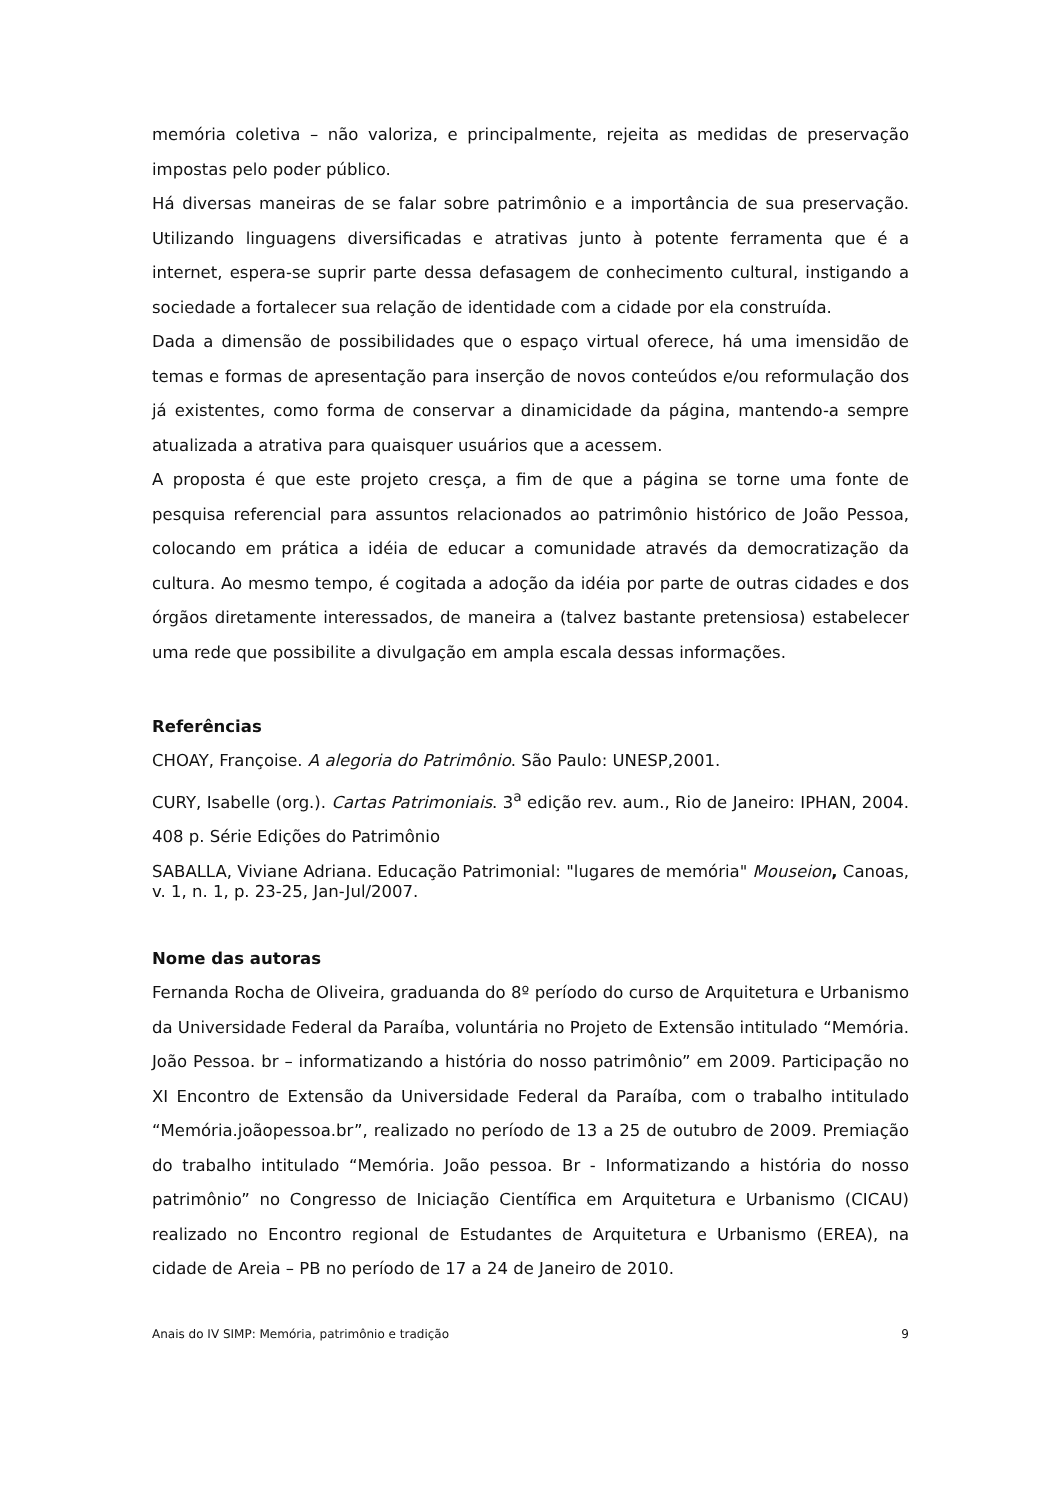memória coletiva – não valoriza, e principalmente, rejeita as medidas de preservação impostas pelo poder público.
Há diversas maneiras de se falar sobre patrimônio e a importância de sua preservação. Utilizando linguagens diversificadas e atrativas junto à potente ferramenta que é a internet, espera-se suprir parte dessa defasagem de conhecimento cultural, instigando a sociedade a fortalecer sua relação de identidade com a cidade por ela construída.
Dada a dimensão de possibilidades que o espaço virtual oferece, há uma imensidão de temas e formas de apresentação para inserção de novos conteúdos e/ou reformulação dos já existentes, como forma de conservar a dinamicidade da página, mantendo-a sempre atualizada a atrativa para quaisquer usuários que a acessem.
A proposta é que este projeto cresça, a fim de que a página se torne uma fonte de pesquisa referencial para assuntos relacionados ao patrimônio histórico de João Pessoa, colocando em prática a idéia de educar a comunidade através da democratização da cultura. Ao mesmo tempo, é cogitada a adoção da idéia por parte de outras cidades e dos órgãos diretamente interessados, de maneira a (talvez bastante pretensiosa) estabelecer uma rede que possibilite a divulgação em ampla escala dessas informações.
Referências
CHOAY, Françoise. A alegoria do Patrimônio. São Paulo: UNESP,2001.
CURY, Isabelle (org.). Cartas Patrimoniais. 3<sup>a</sup> edição rev. aum., Rio de Janeiro: IPHAN, 2004. 408 p. Série Edições do Patrimônio
SABALLA, Viviane Adriana. Educação Patrimonial: "lugares de memória" Mouseion, Canoas, v. 1, n. 1, p. 23-25, Jan-Jul/2007.
Nome das autoras
Fernanda Rocha de Oliveira, graduanda do 8º período do curso de Arquitetura e Urbanismo da Universidade Federal da Paraíba, voluntária no Projeto de Extensão intitulado “Memória. João Pessoa. br – informatizando a história do nosso patrimônio” em 2009. Participação no XI Encontro de Extensão da Universidade Federal da Paraíba, com o trabalho intitulado “Memória.joãopessoa.br”, realizado no período de 13 a 25 de outubro de 2009. Premiação do trabalho intitulado “Memória. João pessoa. Br - Informatizando a história do nosso patrimônio” no Congresso de Iniciação Científica em Arquitetura e Urbanismo (CICAU) realizado no Encontro regional de Estudantes de Arquitetura e Urbanismo (EREA), na cidade de Areia – PB no período de 17 a 24 de Janeiro de 2010.
Anais do IV SIMP: Memória, patrimônio e tradição 9